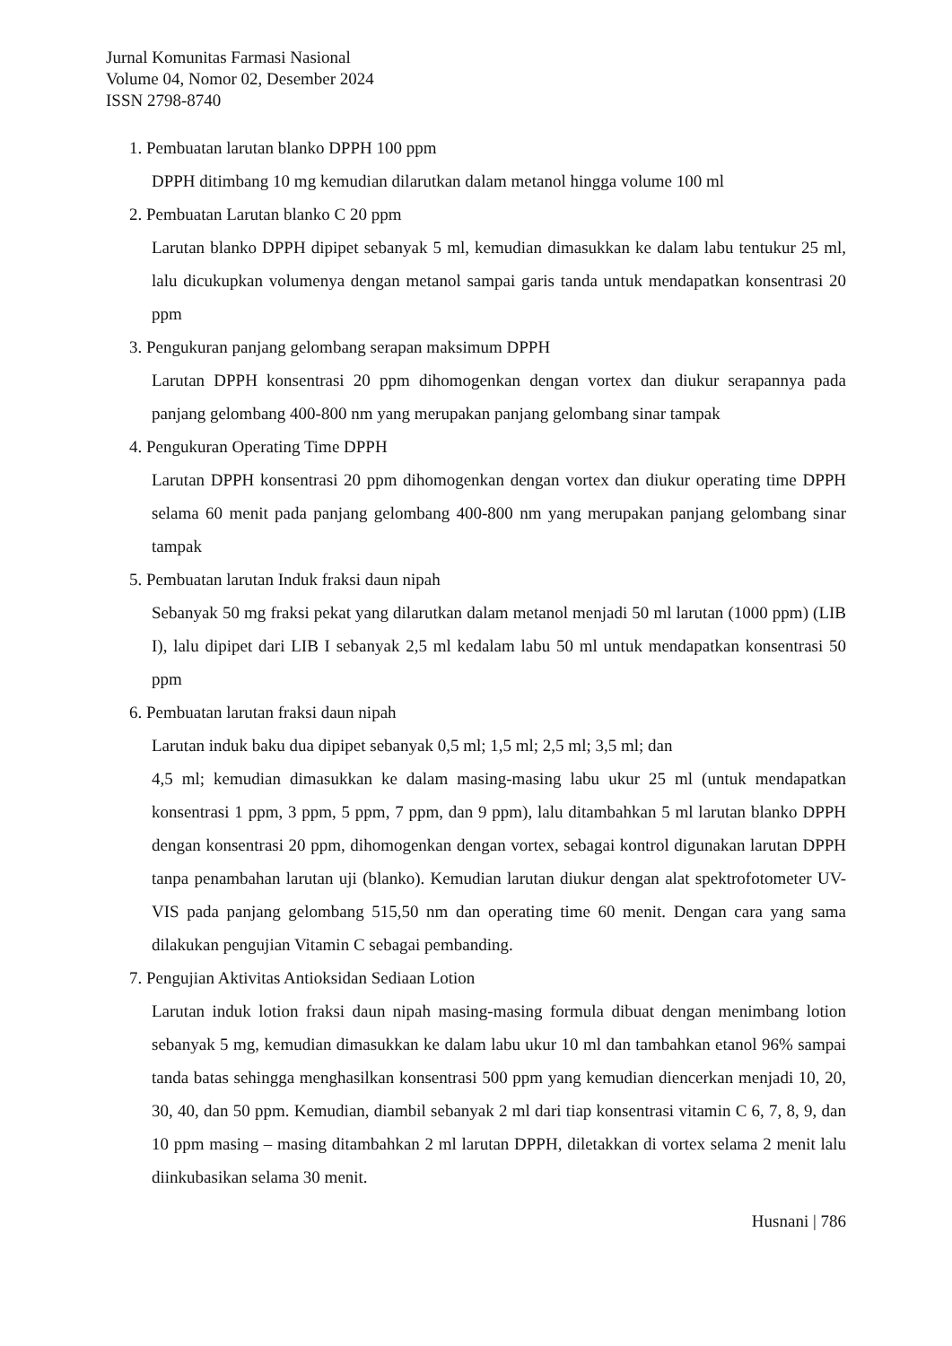Jurnal Komunitas Farmasi Nasional
Volume 04, Nomor 02, Desember 2024
ISSN 2798-8740
1. Pembuatan larutan blanko DPPH 100 ppm
DPPH ditimbang 10 mg kemudian dilarutkan dalam metanol hingga volume 100 ml
2. Pembuatan Larutan blanko C 20 ppm
Larutan blanko DPPH dipipet sebanyak 5 ml, kemudian dimasukkan ke dalam labu tentukur 25 ml, lalu dicukupkan volumenya dengan metanol sampai garis tanda untuk mendapatkan konsentrasi 20 ppm
3. Pengukuran panjang gelombang serapan maksimum DPPH
Larutan DPPH konsentrasi 20 ppm dihomogenkan dengan vortex dan diukur serapannya pada panjang gelombang 400-800 nm yang merupakan panjang gelombang sinar tampak
4. Pengukuran Operating Time DPPH
Larutan DPPH konsentrasi 20 ppm dihomogenkan dengan vortex dan diukur operating time DPPH selama 60 menit pada panjang gelombang 400-800 nm yang merupakan panjang gelombang sinar tampak
5. Pembuatan larutan Induk fraksi daun nipah
Sebanyak 50 mg fraksi pekat yang dilarutkan dalam metanol menjadi 50 ml larutan (1000 ppm) (LIB I), lalu dipipet dari LIB I sebanyak 2,5 ml kedalam labu 50 ml untuk mendapatkan konsentrasi 50 ppm
6. Pembuatan larutan fraksi daun nipah
Larutan induk baku dua dipipet sebanyak 0,5 ml; 1,5 ml; 2,5 ml; 3,5 ml; dan
4,5 ml; kemudian dimasukkan ke dalam masing-masing labu ukur 25 ml (untuk mendapatkan konsentrasi 1 ppm, 3 ppm, 5 ppm, 7 ppm, dan 9 ppm), lalu ditambahkan 5 ml larutan blanko DPPH dengan konsentrasi 20 ppm, dihomogenkan dengan vortex, sebagai kontrol digunakan larutan DPPH tanpa penambahan larutan uji (blanko). Kemudian larutan diukur dengan alat spektrofotometer UV-VIS pada panjang gelombang 515,50 nm dan operating time 60 menit. Dengan cara yang sama dilakukan pengujian Vitamin C sebagai pembanding.
7. Pengujian Aktivitas Antioksidan Sediaan Lotion
Larutan induk lotion fraksi daun nipah masing-masing formula dibuat dengan menimbang lotion sebanyak 5 mg, kemudian dimasukkan ke dalam labu ukur 10 ml dan tambahkan etanol 96% sampai tanda batas sehingga menghasilkan konsentrasi 500 ppm yang kemudian diencerkan menjadi 10, 20, 30, 40, dan 50 ppm. Kemudian, diambil sebanyak 2 ml dari tiap konsentrasi vitamin C 6, 7, 8, 9, dan 10 ppm masing – masing ditambahkan 2 ml larutan DPPH, diletakkan di vortex selama 2 menit lalu diinkubasikan selama 30 menit.
Husnani | 786